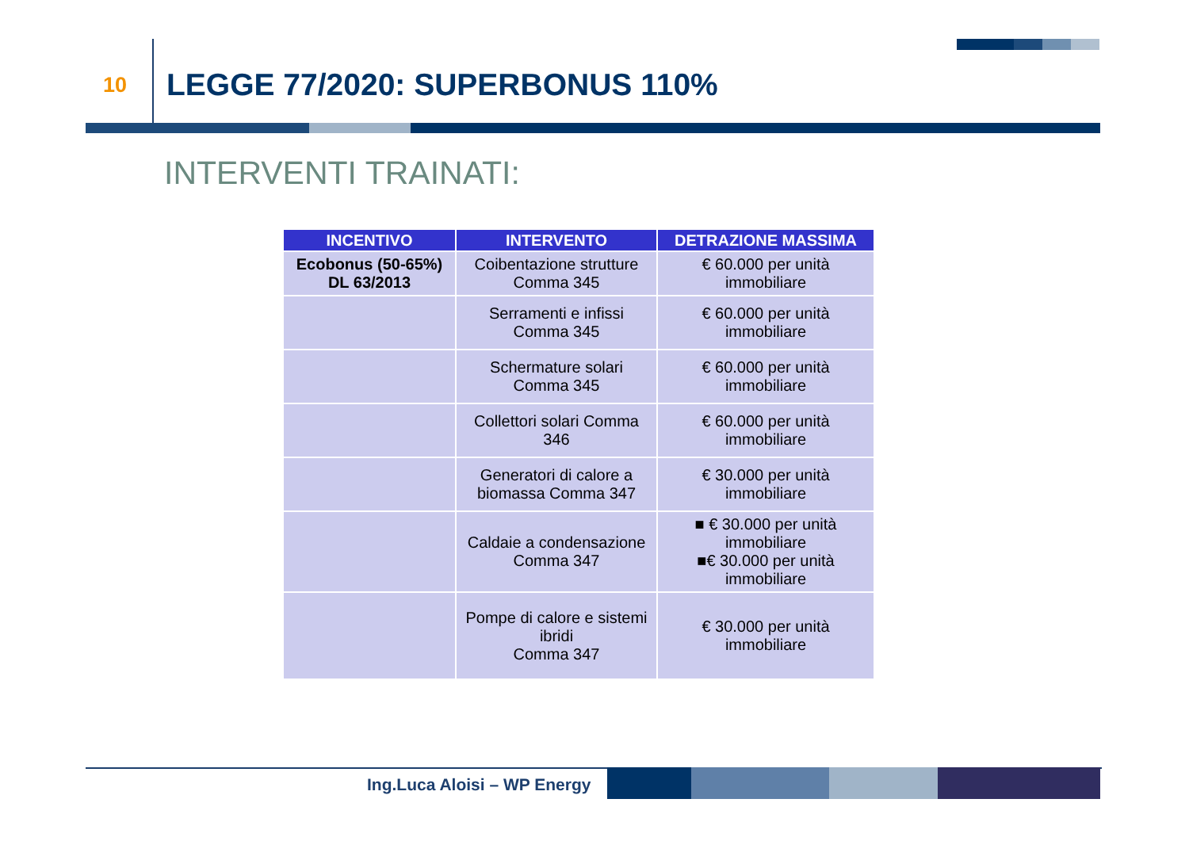10 LEGGE 77/2020: SUPERBONUS 110%
INTERVENTI TRAINATI:
| INCENTIVO | INTERVENTO | DETRAZIONE MASSIMA |
| --- | --- | --- |
| Ecobonus (50-65%) DL 63/2013 | Coibentazione strutture Comma 345 | € 60.000 per unità immobiliare |
| | Serramenti e infissi Comma 345 | € 60.000 per unità immobiliare |
| | Schermature solari Comma 345 | € 60.000 per unità immobiliare |
| | Collettori solari Comma 346 | € 60.000 per unità immobiliare |
| | Generatori di calore a biomassa Comma 347 | € 30.000 per unità immobiliare |
| | Caldaie a condensazione Comma 347 | ■ € 30.000 per unità immobiliare ■€ 30.000 per unità immobiliare |
| | Pompe di calore e sistemi ibridi Comma 347 | € 30.000 per unità immobiliare |
Ing.Luca Aloisi – WP Energy